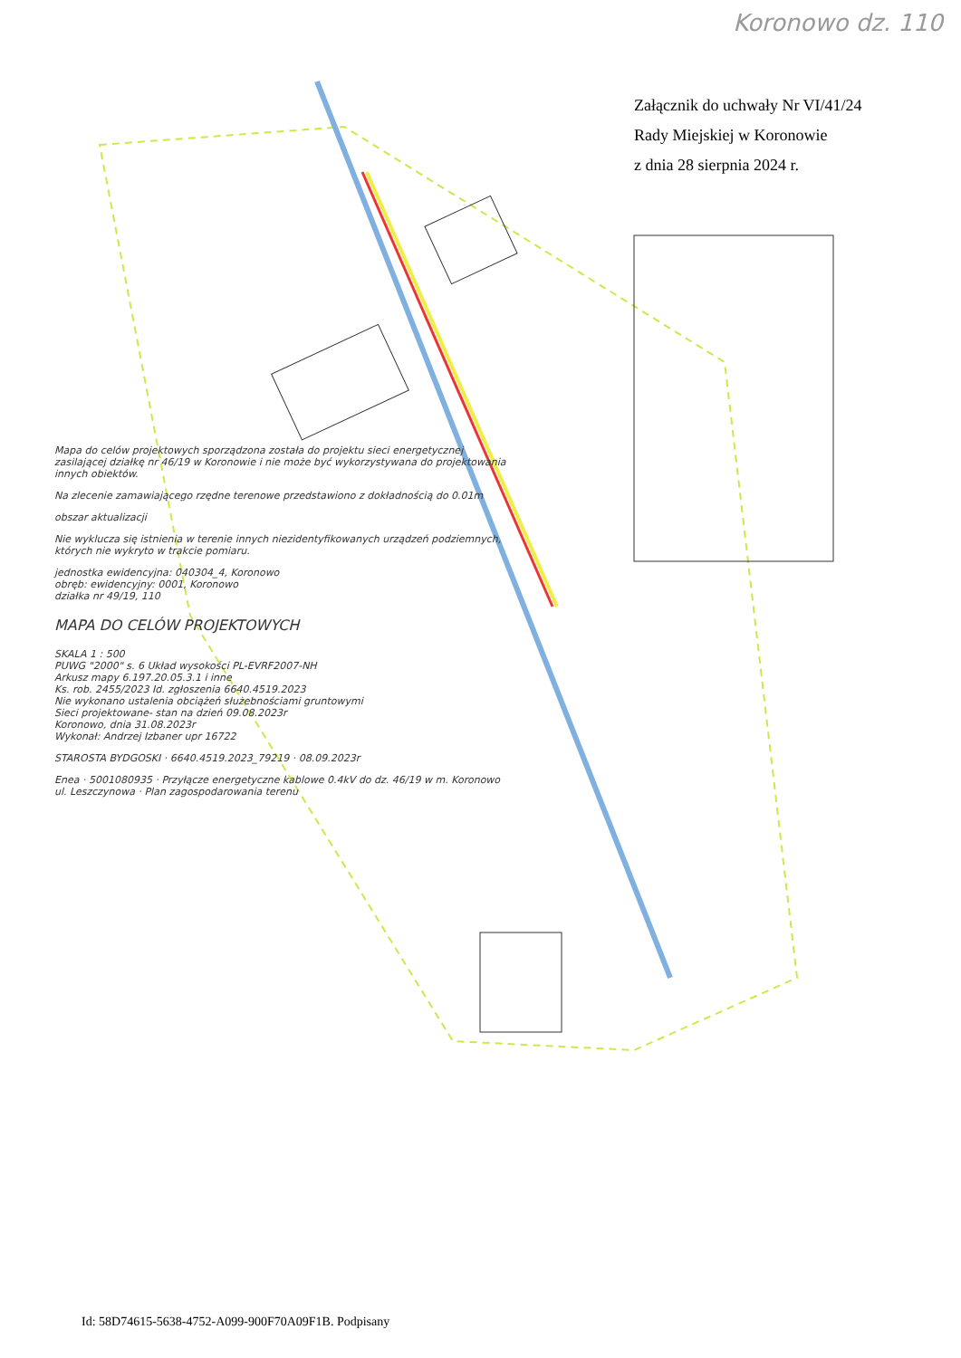Koronowo dz. 110
Załącznik do uchwały Nr VI/41/24
Rady Miejskiej w Koronowie
z dnia 28 sierpnia 2024 r.
Mapa do celów projektowych sporządzona została do projektu sieci energetycznej zasilającej działkę nr 46/19 w Koronowie i nie może być wykorzystywana do projektowania innych obiektów.
Na zlecenie zamawiającego rzędne terenowe przedstawiono z dokładnością do 0.01m
obszar aktualizacji
Nie wyklucza się istnienia w terenie innych niezidentyfikowanych urządzeń podziemnych, których nie wykryto w trakcie pomiaru.
jednostka ewidencyjna: 040304_4, Koronowo
obręb: ewidencyjny: 0001, Koronowo
działka nr 49/19, 110
MAPA DO CELÓW PROJEKTOWYCH
SKALA 1 : 500
PUWG "2000" s. 6 Układ wysokości PL-EVRF2007-NH
Arkusz mapy 6.197.20.05.3.1 i inne
Ks. rob. 2455/2023 Id. zgłoszenia 6640.4519.2023
Nie wykonano ustalenia obciążeń służebnościami gruntowymi
Sieci projektowane- stan na dzień 09.08.2023r
Koronowo, dnia 31.08.2023r
Wykonał: Andrzej Izbaner upr 16722
STAROSTA BYDGOSKI · 6640.4519.2023_79219 · 08.09.2023r
Enea · 5001080935 · Przyłącze energetyczne kablowe 0.4kV do dz. 46/19 w m. Koronowo ul. Leszczynowa · Plan zagospodarowania terenu
Id: 58D74615-5638-4752-A099-900F70A09F1B. Podpisany